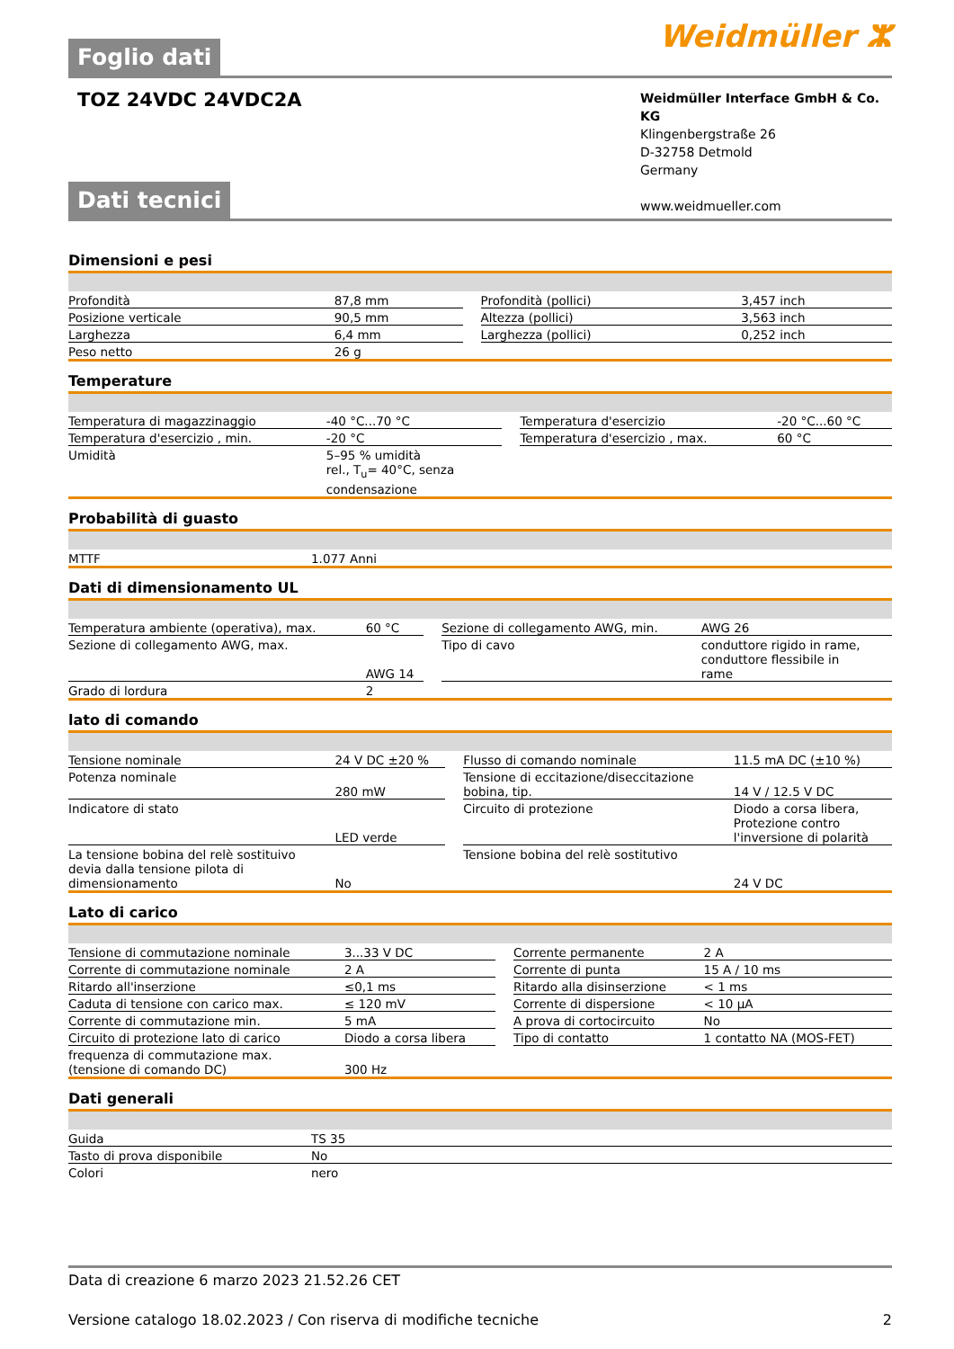Foglio dati
Weidmüller ⵣ
TOZ 24VDC 24VDC2A
Weidmüller Interface GmbH & Co. KG
Klingenbergstraße 26
D-32758 Detmold
Germany
www.weidmueller.com
Dati tecnici
Dimensioni e pesi
| Profondità | 87,8 mm | | Profondità (pollici) | 3,457 inch |
| Posizione verticale | 90,5 mm | | Altezza (pollici) | 3,563 inch |
| Larghezza | 6,4 mm | | Larghezza (pollici) | 0,252 inch |
| Peso netto | 26 g | | | |
Temperature
| Temperatura di magazzinaggio | -40 °C...70 °C | | Temperatura d'esercizio | -20 °C...60 °C |
| Temperatura d'esercizio , min. | -20 °C | | Temperatura d'esercizio , max. | 60 °C |
| Umidità | 5–95 % umidità rel., T<sub>u</sub>= 40°C, senza condensazione | | | |
Probabilità di guasto
| MTTF | 1.077 Anni |
Dati di dimensionamento UL
| Temperatura ambiente (operativa), max. | 60 °C | | Sezione di collegamento AWG, min. | AWG 26 |
| Sezione di collegamento AWG, max. | AWG 14 | | Tipo di cavo | conduttore rigido in rame, conduttore flessibile in rame |
| Grado di lordura | 2 | | | |
lato di comando
| Tensione nominale | 24 V DC ±20 % | | Flusso di comando nominale | 11.5 mA DC (±10 %) |
| Potenza nominale | 280 mW | | Tensione di eccitazione/diseccitazione bobina, tip. | 14 V / 12.5 V DC |
| Indicatore di stato | LED verde | | Circuito di protezione | Diodo a corsa libera, Protezione contro l'inversione di polarità |
| La tensione bobina del relè sostituivo devia dalla tensione pilota di dimensionamento | No | | Tensione bobina del relè sostitutivo | 24 V DC |
Lato di carico
| Tensione di commutazione nominale | 3...33 V DC | | Corrente permanente | 2 A |
| Corrente di commutazione nominale | 2 A | | Corrente di punta | 15 A / 10 ms |
| Ritardo all'inserzione | ≤0,1 ms | | Ritardo alla disinserzione | < 1 ms |
| Caduta di tensione con carico max. | ≤ 120 mV | | Corrente di dispersione | < 10 µA |
| Corrente di commutazione min. | 5 mA | | A prova di cortocircuito | No |
| Circuito di protezione lato di carico | Diodo a corsa libera | | Tipo di contatto | 1 contatto NA (MOS-FET) |
| frequenza di commutazione max. (tensione di comando DC) | 300 Hz | | | |
Dati generali
| Guida | TS 35 |
| Tasto di prova disponibile | No |
| Colori | nero |
Data di creazione 6 marzo 2023 21.52.26 CET
Versione catalogo 18.02.2023 / Con riserva di modifiche tecniche 2